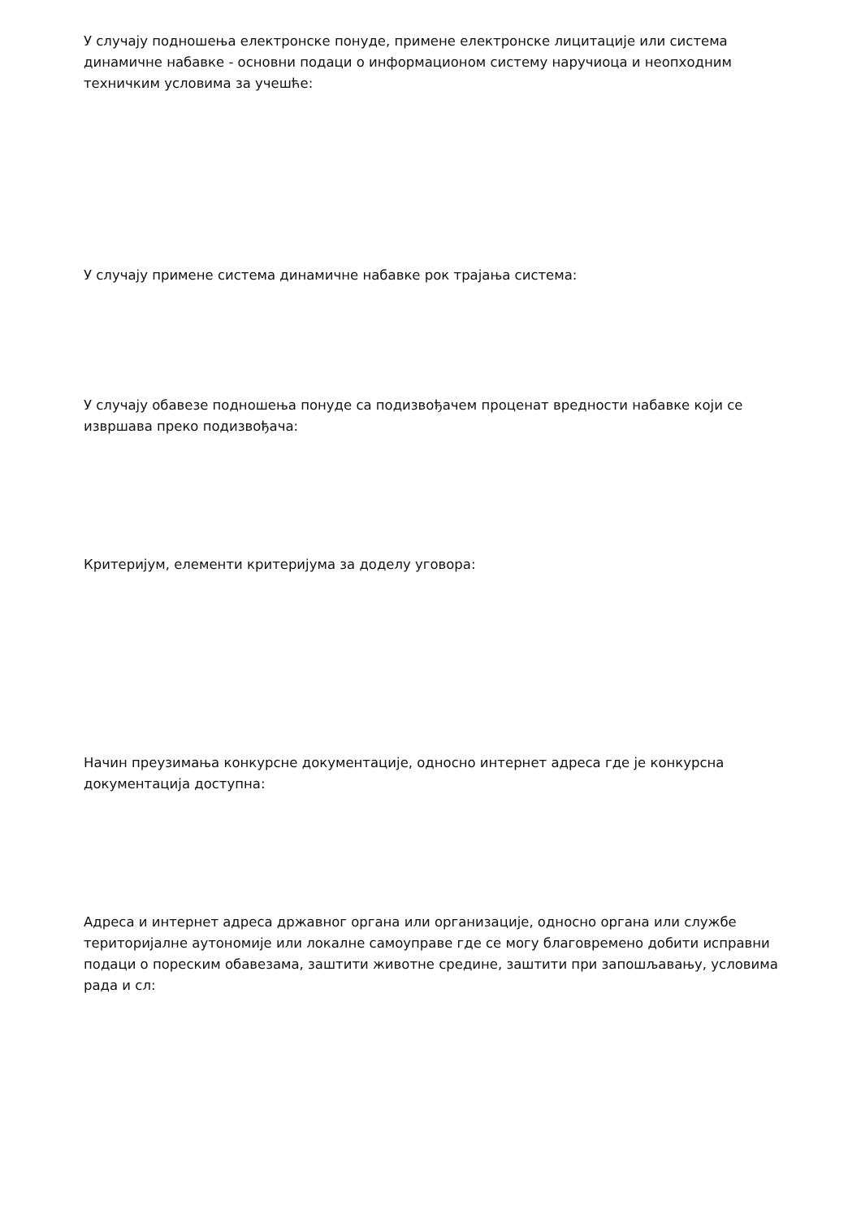У случају подношења електронске понуде, примене електронске лицитације или система динамичне набавке - основни подаци о информационом систему наручиоца и неопходним техничким условима за учешће:
У случају примене система динамичне набавке рок трајања система:
У случају обавезе подношења понуде са подизвођачем проценат вредности набавке који се извршава преко подизвођача:
Критеријум, елементи критеријума за доделу уговора:
Начин преузимања конкурсне документације, односно интернет адреса где је конкурсна документација доступна:
Адреса и интернет адреса државног органа или организације, односно органа или службе територијалне аутономије или локалне самоуправе где се могу благовремено добити исправни подаци о пореским обавезама, заштити животне средине, заштити при запошљавању, условима рада и сл: